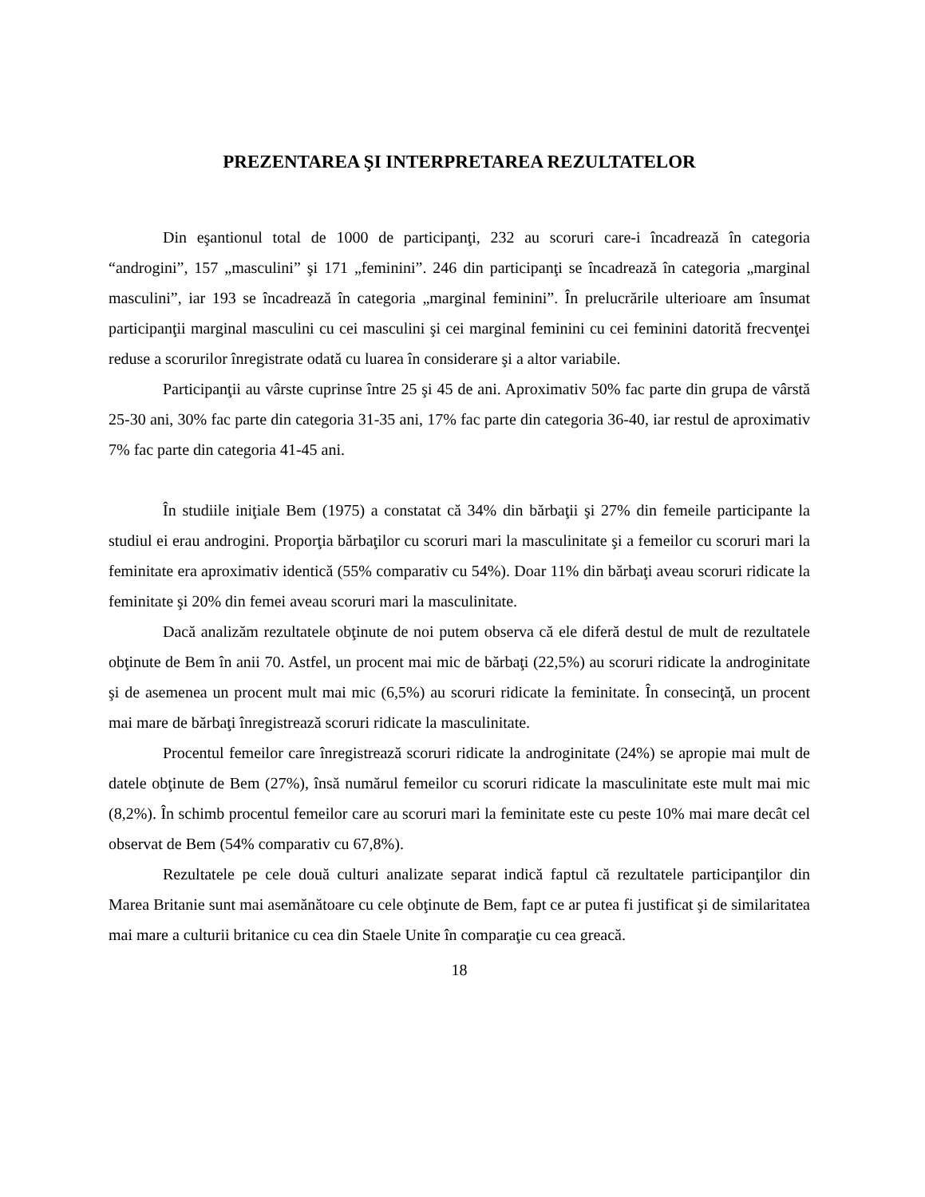PREZENTAREA ŞI INTERPRETAREA REZULTATELOR
Din eşantionul total de 1000 de participanţi, 232 au scoruri care-i încadrează în categoria “androgini”, 157 „masculini” şi 171 „feminini”. 246 din participanţi se încadrează în categoria „marginal masculini”, iar 193 se încadrează în categoria „marginal feminini”. În prelucrările ulterioare am însumat participanţii marginal masculini cu cei masculini şi cei marginal feminini cu cei feminini datorită frecvenţei reduse a scorurilor înregistrate odată cu luarea în considerare şi a altor variabile.
Participanţii au vârste cuprinse între 25 şi 45 de ani. Aproximativ 50% fac parte din grupa de vârstă 25-30 ani, 30% fac parte din categoria 31-35 ani, 17% fac parte din categoria 36-40, iar restul de aproximativ 7% fac parte din categoria 41-45 ani.
În studiile iniţiale Bem (1975) a constatat că 34% din bărbaţii şi 27% din femeile participante la studiul ei erau androgini. Proporţia bărbaţilor cu scoruri mari la masculinitate şi a femeilor cu scoruri mari la feminitate era aproximativ identică (55% comparativ cu 54%). Doar 11% din bărbaţi aveau scoruri ridicate la feminitate şi 20% din femei aveau scoruri mari la masculinitate.
Dacă analizăm rezultatele obţinute de noi putem observa că ele diferă destul de mult de rezultatele obţinute de Bem în anii 70. Astfel, un procent mai mic de bărbaţi (22,5%) au scoruri ridicate la androginitate şi de asemenea un procent mult mai mic (6,5%) au scoruri ridicate la feminitate. În consecinţă, un procent mai mare de bărbaţi înregistrează scoruri ridicate la masculinitate.
Procentul femeilor care înregistrează scoruri ridicate la androginitate (24%) se apropie mai mult de datele obţinute de Bem (27%), însă numărul femeilor cu scoruri ridicate la masculinitate este mult mai mic (8,2%). În schimb procentul femeilor care au scoruri mari la feminitate este cu peste 10% mai mare decât cel observat de Bem (54% comparativ cu 67,8%).
Rezultatele pe cele două culturi analizate separat indică faptul că rezultatele participanţilor din Marea Britanie sunt mai asemănătoare cu cele obţinute de Bem, fapt ce ar putea fi justificat şi de similaritatea mai mare a culturii britanice cu cea din Staele Unite în comparaţie cu cea greacă.
18